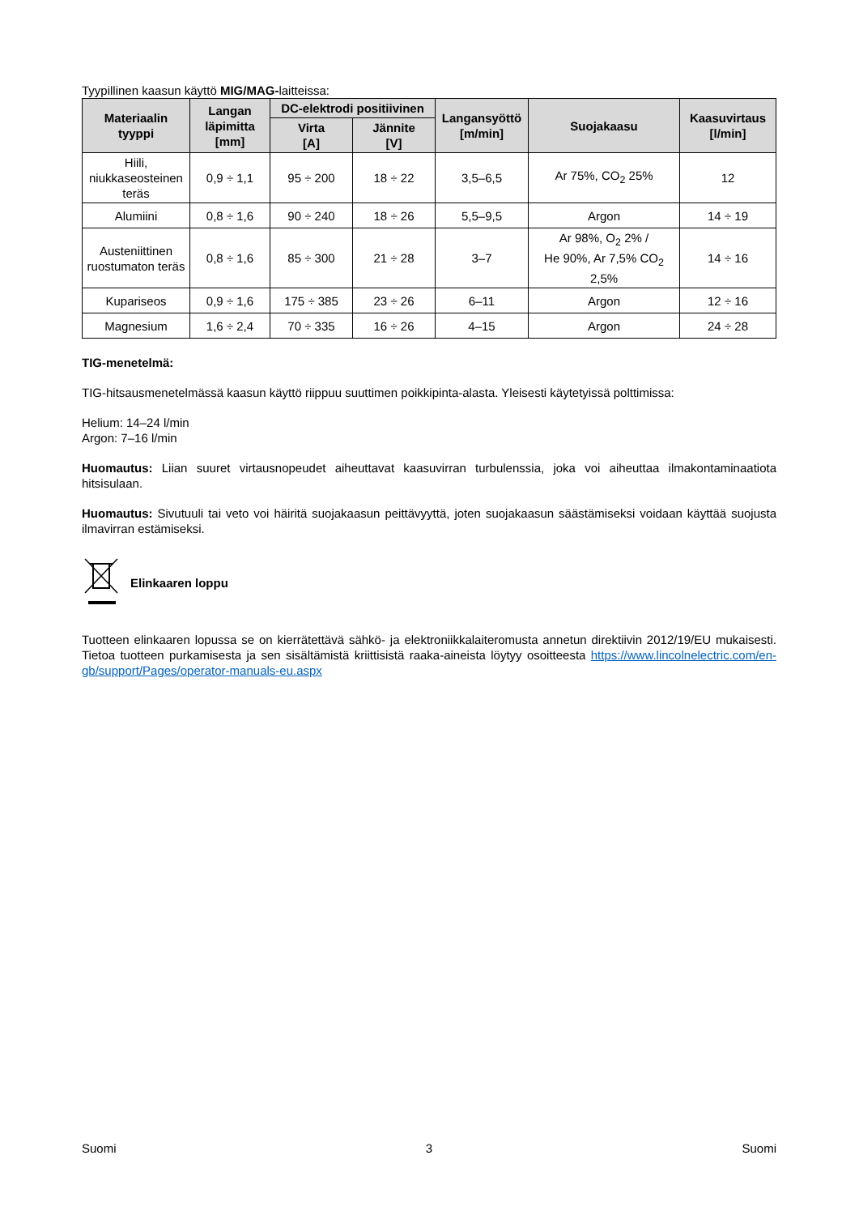Tyypillinen kaasun käyttö MIG/MAG-laitteissa:
| Materiaalin tyyppi | Langan läpimitta [mm] | DC-elektrodi positiivinen | | Langansyöttö [m/min] | Suojakaasu | Kaasuvirtaus [l/min] |
| --- | --- | --- | --- | --- | --- | --- |
| | | Virta [A] | Jännite [V] | | | |
| Hiili, niukkaseosteinen teräs | 0,9 ÷ 1,1 | 95 ÷ 200 | 18 ÷ 22 | 3,5–6,5 | Ar 75%, CO<sub>2</sub> 25% | 12 |
| Alumiini | 0,8 ÷ 1,6 | 90 ÷ 240 | 18 ÷ 26 | 5,5–9,5 | Argon | 14 ÷ 19 |
| Austeniittinen ruostumaton teräs | 0,8 ÷ 1,6 | 85 ÷ 300 | 21 ÷ 28 | 3–7 | Ar 98%, O<sub>2</sub> 2% / He 90%, Ar 7,5% CO<sub>2</sub> 2,5% | 14 ÷ 16 |
| Kupariseos | 0,9 ÷ 1,6 | 175 ÷ 385 | 23 ÷ 26 | 6–11 | Argon | 12 ÷ 16 |
| Magnesium | 1,6 ÷ 2,4 | 70 ÷ 335 | 16 ÷ 26 | 4–15 | Argon | 24 ÷ 28 |
TIG-menetelmä:
TIG-hitsausmenetelmässä kaasun käyttö riippuu suuttimen poikkipinta-alasta. Yleisesti käytetyissä polttimissa:
Helium: 14–24 l/min
Argon: 7–16 l/min
Huomautus: Liian suuret virtausnopeudet aiheuttavat kaasuvirran turbulenssia, joka voi aiheuttaa ilmakontaminaatiota hitsisulaan.
Huomautus: Sivutuuli tai veto voi häiritä suojakaasun peittävyyttä, joten suojakaasun säästämiseksi voidaan käyttää suojusta ilmavirran estämiseksi.
Elinkaaren loppu
Tuotteen elinkaaren lopussa se on kierrätettävä sähkö- ja elektroniikkalaiteromusta annetun direktiivin 2012/19/EU mukaisesti. Tietoa tuotteen purkamisesta ja sen sisältämistä kriittisistä raaka-aineista löytyy osoitteesta https://www.lincolnelectric.com/en-gb/support/Pages/operator-manuals-eu.aspx
Suomi 3 Suomi